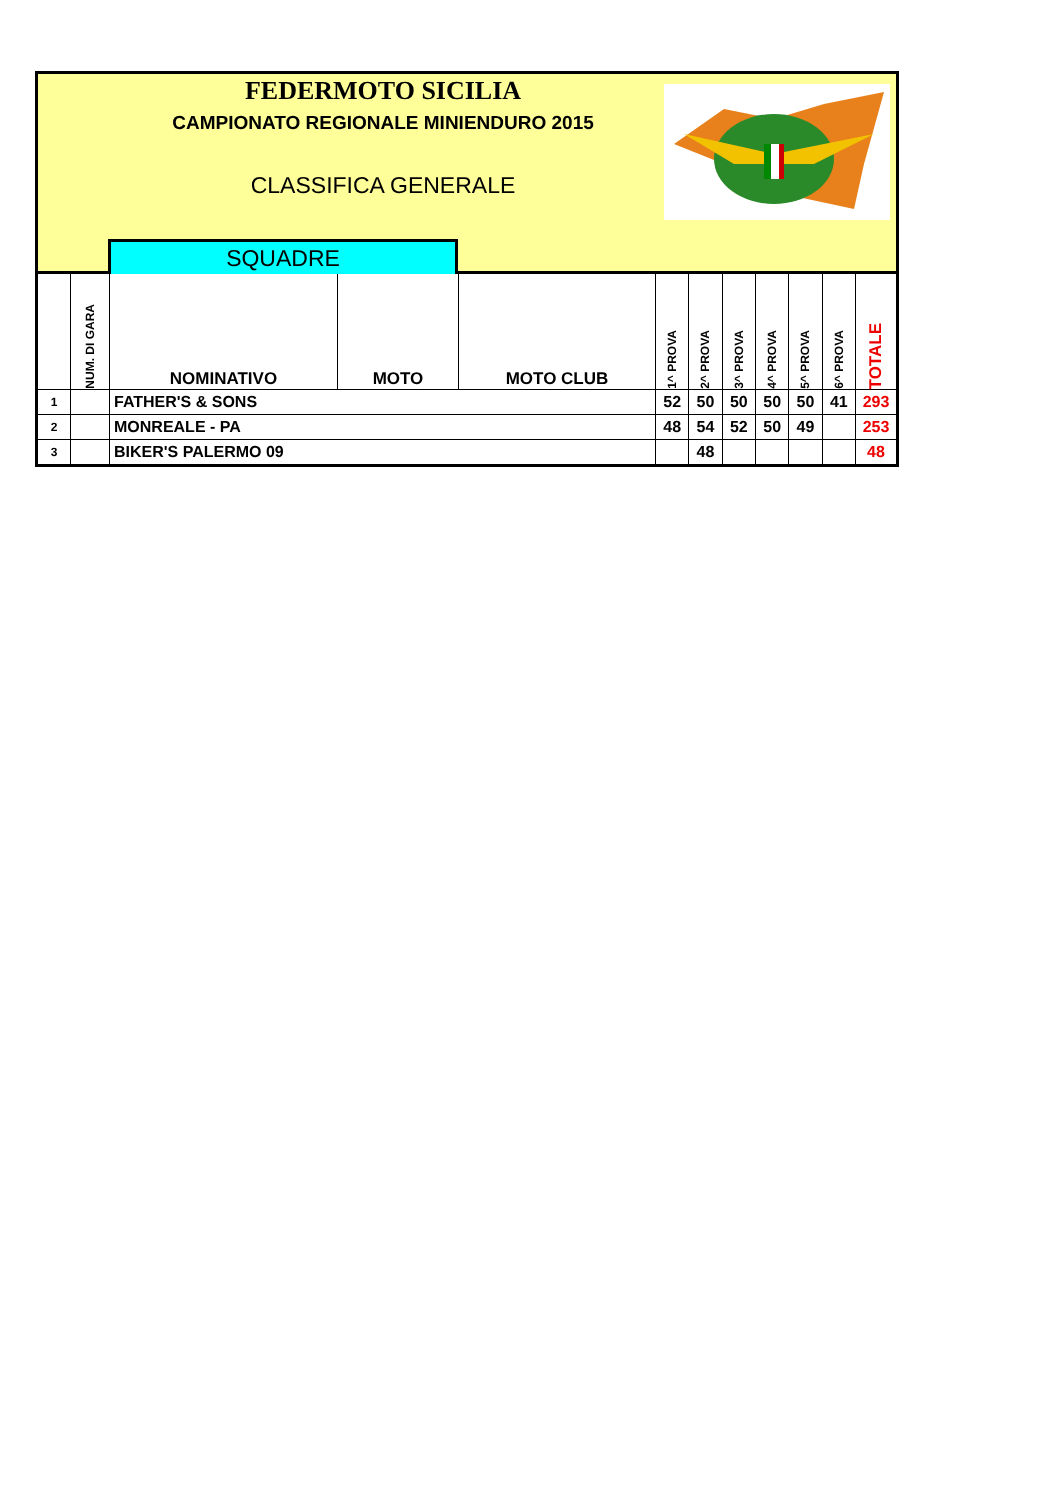FEDERMOTO SICILIA
CAMPIONATO REGIONALE MINIENDURO 2015
CLASSIFICA GENERALE
SQUADRE
| | NUM. DI GARA | NOMINATIVO | MOTO | MOTO CLUB | 1^ PROVA | 2^ PROVA | 3^ PROVA | 4^ PROVA | 5^ PROVA | 6^ PROVA | TOTALE |
| --- | --- | --- | --- | --- | --- | --- | --- | --- | --- | --- | --- |
| 1 | | FATHER'S & SONS | | | 52 | 50 | 50 | 50 | 50 | 41 | 293 |
| 2 | | MONREALE - PA | | | 48 | 54 | 52 | 50 | 49 | | 253 |
| 3 | | BIKER'S PALERMO 09 | | | | 48 | | | | | 48 |